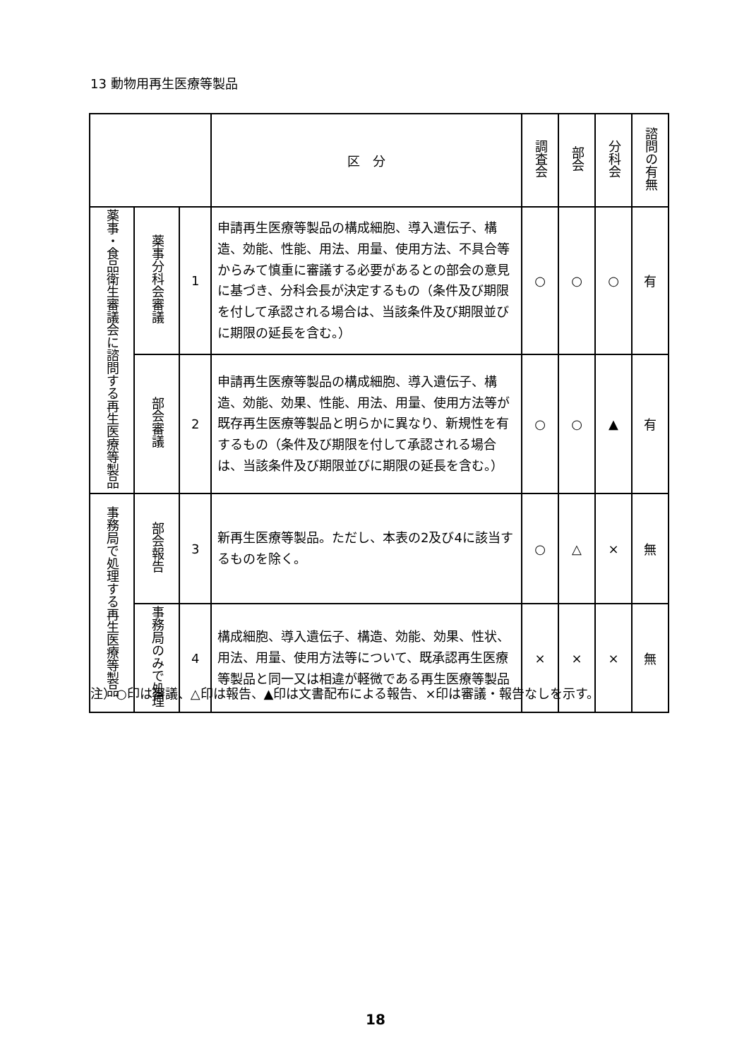13 動物用再生医療等製品
| | | | 区 分 | 調査会 | 部会 | 分科会 | 諮問の有無 |
| --- | --- | --- | --- | --- | --- | --- | --- |
| 薬事・食品衛生審議会に諮問する再生医療等製品 | 薬事分科会審議 | 1 | 申請再生医療等製品の構成細胞、導入遺伝子、構造、効能、性能、用法、用量、使用方法、不具合等からみて慎重に審議する必要があるとの部会の意見に基づき、分科会長が決定するもの（条件及び期限を付して承認される場合は、当該条件及び期限並びに期限の延長を含む。） | ○ | ○ | ○ | 有 |
| | 部会審議 | 2 | 申請再生医療等製品の構成細胞、導入遺伝子、構造、効能、効果、性能、用法、用量、使用方法等が既存再生医療等製品と明らかに異なり、新規性を有するもの（条件及び期限を付して承認される場合は、当該条件及び期限並びに期限の延長を含む。） | ○ | ○ | ▲ | 有 |
| 事務局で処理する再生医療等製品 | 部会報告 | 3 | 新再生医療等製品。ただし、本表の2及び4に該当するものを除く。 | ○ | △ | × | 無 |
| | 事務局のみで処理 | 4 | 構成細胞、導入遺伝子、構造、効能、効果、性状、用法、用量、使用方法等について、既承認再生医療等製品と同一又は相違が軽微である再生医療等製品 | × | × | × | 無 |
注）○印は審議、△印は報告、▲印は文書配布による報告、×印は審議・報告なしを示す。
18